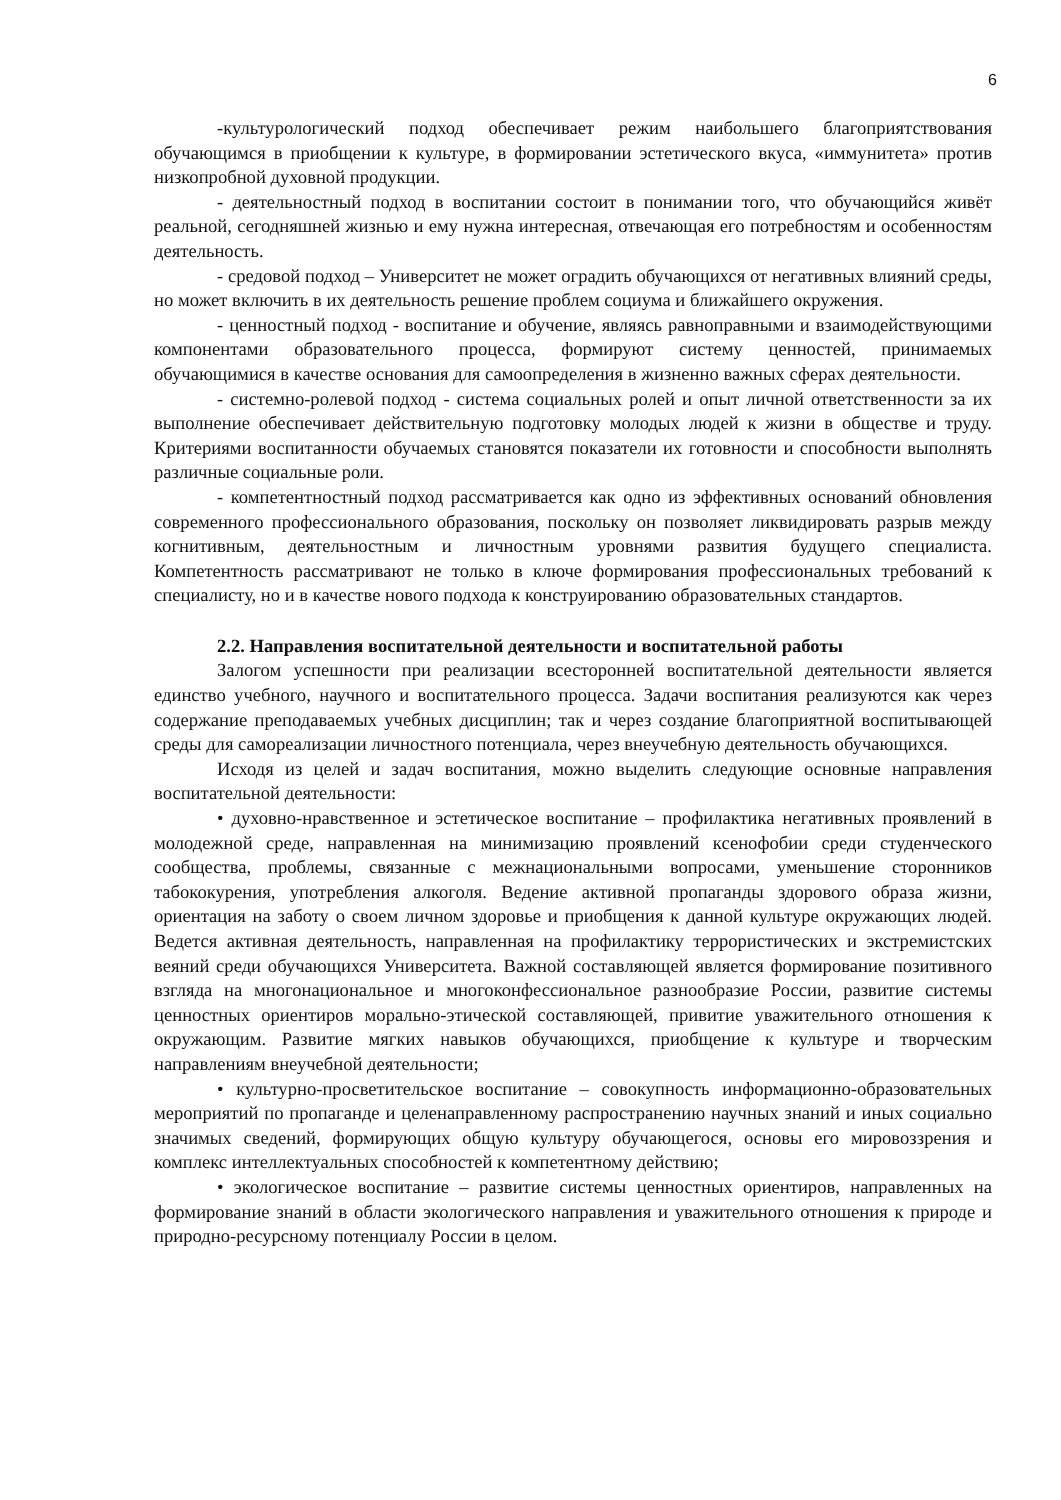6
-культурологический подход обеспечивает режим наибольшего благоприятствования обучающимся в приобщении к культуре, в формировании эстетического вкуса, «иммунитета» против низкопробной духовной продукции.
- деятельностный подход в воспитании состоит в понимании того, что обучающийся живёт реальной, сегодняшней жизнью и ему нужна интересная, отвечающая его потребностям и особенностям деятельность.
- средовой подход – Университет не может оградить обучающихся от негативных влияний среды, но может включить в их деятельность решение проблем социума и ближайшего окружения.
- ценностный подход - воспитание и обучение, являясь равноправными и взаимодействующими компонентами образовательного процесса, формируют систему ценностей, принимаемых обучающимися в качестве основания для самоопределения в жизненно важных сферах деятельности.
- системно-ролевой подход - система социальных ролей и опыт личной ответственности за их выполнение обеспечивает действительную подготовку молодых людей к жизни в обществе и труду. Критериями воспитанности обучаемых становятся показатели их готовности и способности выполнять различные социальные роли.
- компетентностный подход рассматривается как одно из эффективных оснований обновления современного профессионального образования, поскольку он позволяет ликвидировать разрыв между когнитивным, деятельностным и личностным уровнями развития будущего специалиста. Компетентность рассматривают не только в ключе формирования профессиональных требований к специалисту, но и в качестве нового подхода к конструированию образовательных стандартов.
2.2. Направления воспитательной деятельности и воспитательной работы
Залогом успешности при реализации всесторонней воспитательной деятельности является единство учебного, научного и воспитательного процесса. Задачи воспитания реализуются как через содержание преподаваемых учебных дисциплин; так и через создание благоприятной воспитывающей среды для самореализации личностного потенциала, через внеучебную деятельность обучающихся.
Исходя из целей и задач воспитания, можно выделить следующие основные направления воспитательной деятельности:
• духовно-нравственное и эстетическое воспитание – профилактика негативных проявлений в молодежной среде, направленная на минимизацию проявлений ксенофобии среди студенческого сообщества, проблемы, связанные с межнациональными вопросами, уменьшение сторонников табококурения, употребления алкоголя. Ведение активной пропаганды здорового образа жизни, ориентация на заботу о своем личном здоровье и приобщения к данной культуре окружающих людей. Ведется активная деятельность, направленная на профилактику террористических и экстремистских веяний среди обучающихся Университета. Важной составляющей является формирование позитивного взгляда на многонациональное и многоконфессиональное разнообразие России, развитие системы ценностных ориентиров морально-этической составляющей, привитие уважительного отношения к окружающим. Развитие мягких навыков обучающихся, приобщение к культуре и творческим направлениям внеучебной деятельности;
• культурно-просветительское воспитание – совокупность информационно-образовательных мероприятий по пропаганде и целенаправленному распространению научных знаний и иных социально значимых сведений, формирующих общую культуру обучающегося, основы его мировоззрения и комплекс интеллектуальных способностей к компетентному действию;
• экологическое воспитание – развитие системы ценностных ориентиров, направленных на формирование знаний в области экологического направления и уважительного отношения к природе и природно-ресурсному потенциалу России в целом.